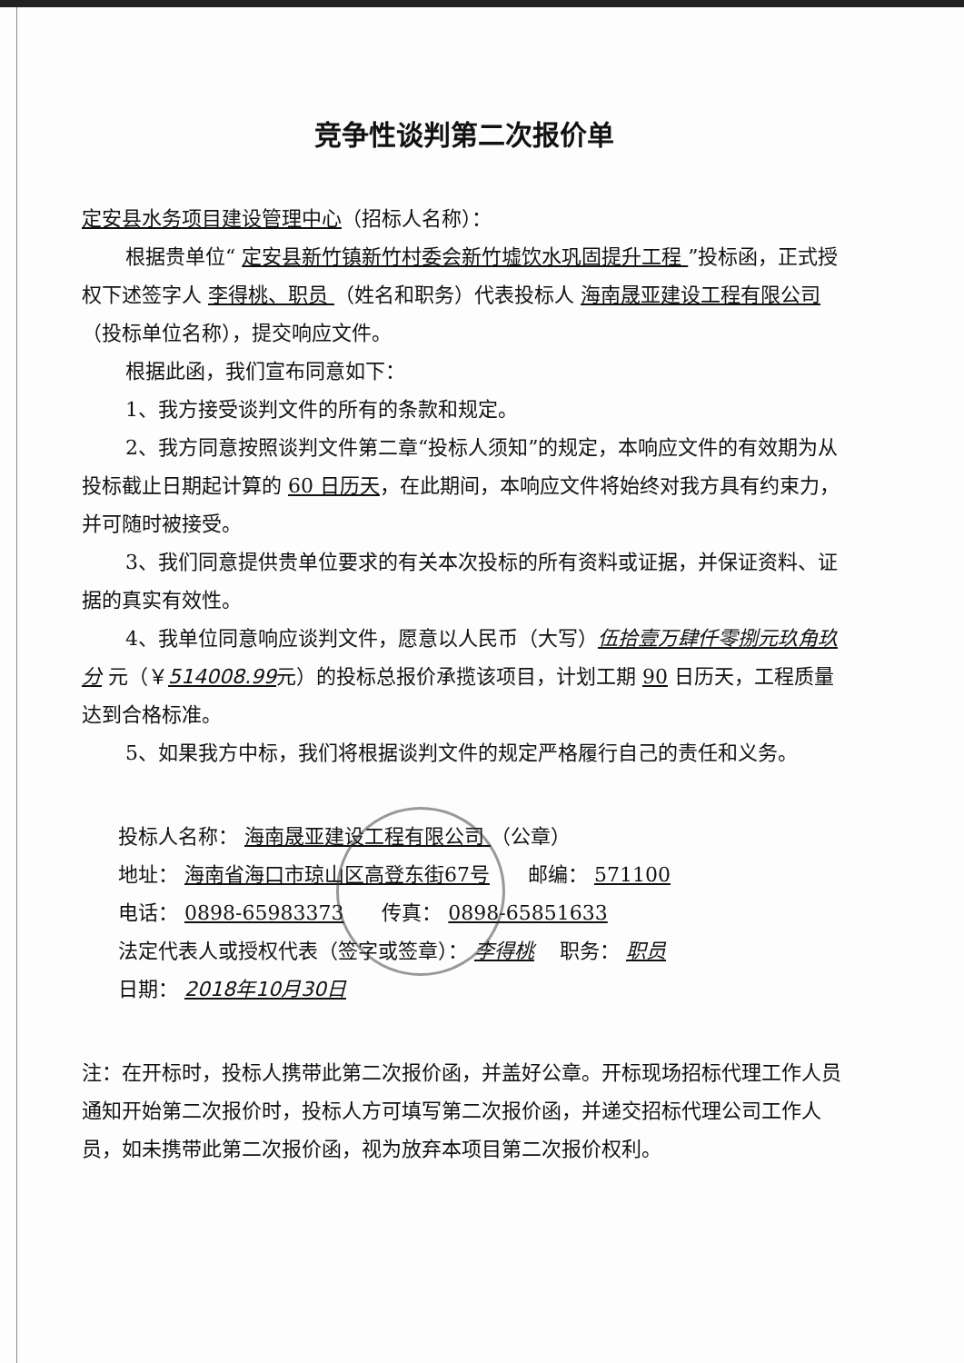竞争性谈判第二次报价单
定安县水务项目建设管理中心（招标人名称）：
根据贵单位“ 定安县新竹镇新竹村委会新竹墟饮水巩固提升工程 ”投标函，正式授权下述签字人 李得桃、职员 （姓名和职务）代表投标人 海南晟亚建设工程有限公司 （投标单位名称），提交响应文件。
根据此函，我们宣布同意如下：
1、我方接受谈判文件的所有的条款和规定。
2、我方同意按照谈判文件第二章“投标人须知”的规定，本响应文件的有效期为从投标截止日期起计算的 60 日历天，在此期间，本响应文件将始终对我方具有约束力，并可随时被接受。
3、我们同意提供贵单位要求的有关本次投标的所有资料或证据，并保证资料、证据的真实有效性。
4、我单位同意响应谈判文件，愿意以人民币（大写）伍拾壹万肆仟零捌元玖角玖分 元（￥514008.99元）的投标总报价承揽该项目，计划工期 90 日历天，工程质量达到合格标准。
5、如果我方中标，我们将根据谈判文件的规定严格履行自己的责任和义务。
投标人名称： 海南晟亚建设工程有限公司 （公章）
地址： 海南省海口市琼山区高登东街67号 邮编： 571100
电话： 0898-65983373 传真： 0898-65851633
法定代表人或授权代表（签字或签章）： 李得桃 职务： 职员
日期： 2018年10月30日
注：在开标时，投标人携带此第二次报价函，并盖好公章。开标现场招标代理工作人员通知开始第二次报价时，投标人方可填写第二次报价函，并递交招标代理公司工作人员，如未携带此第二次报价函，视为放弃本项目第二次报价权利。